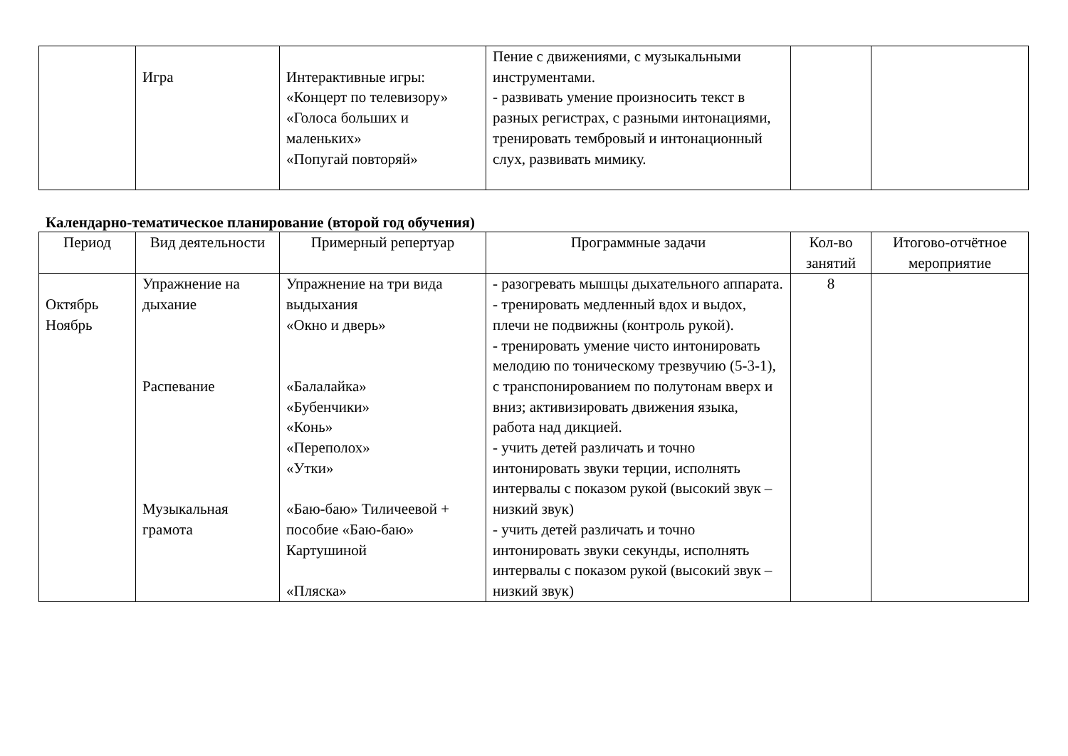| | Игра | Интерактивные игры: «Концерт по телевизору» «Голоса больших и маленьких» «Попугай повторяй» | Пение с движениями, с музыкальными инструментами. - развивать умение произносить текст в разных регистрах, с разными интонациями, тренировать тембровый и интонационный слух, развивать мимику. | | |
Календарно-тематическое планирование (второй год обучения)
| Период | Вид деятельности | Примерный репертуар | Программные задачи | Кол-во занятий | Итогово-отчётное мероприятие |
| --- | --- | --- | --- | --- | --- |
| Октябрь Ноябрь | Упражнение на дыхание Распевание Музыкальная грамота | Упражнение на три вида выдыхания «Окно и дверь» «Балалайка» «Бубенчики» «Конь» «Переполох» «Утки» «Баю-баю» Тиличеевой + пособие «Баю-баю» Картушиной «Пляска» | - разогревать мышцы дыхательного аппарата. - тренировать медленный вдох и выдох, плечи не подвижны (контроль рукой). - тренировать умение чисто интонировать мелодию по тоническому трезвучию (5-3-1), с транспонированием по полутонам вверх и вниз; активизировать движения языка, работа над дикцией. - учить детей различать и точно интонировать звуки терции, исполнять интервалы с показом рукой (высокий звук – низкий звук) - учить детей различать и точно интонировать звуки секунды, исполнять интервалы с показом рукой (высокий звук – низкий звук) | 8 | |